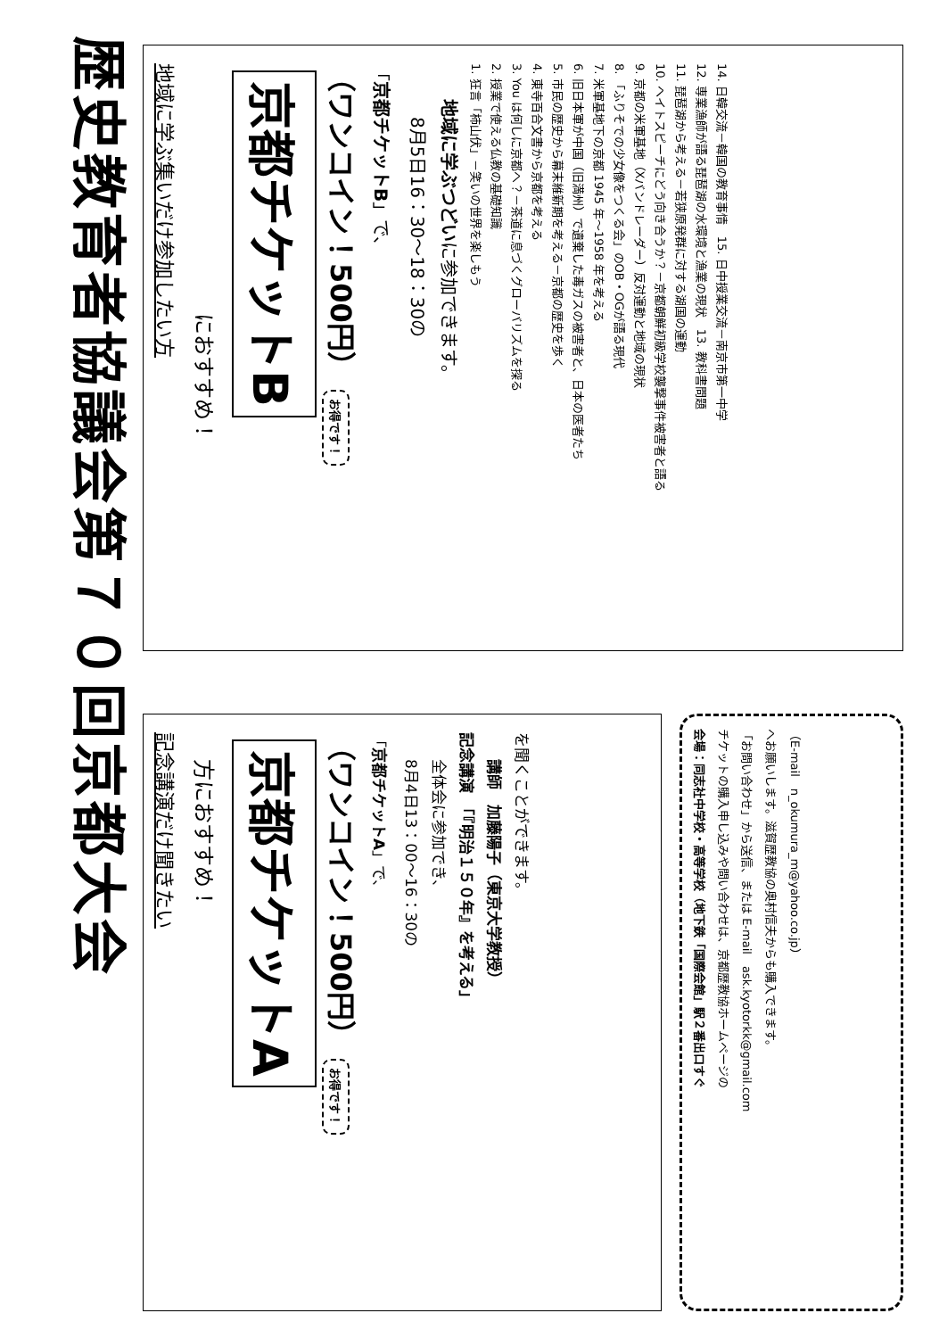歴史教育者協議会第７０回京都大会
地域に学ぶ集いだけ参加したい方
におすすめ！
京都チケットB
（ワンコイン！500円） お得です！
「京都チケットB」で、
8月5日16：30～18：30の
地域に学ぶつどいに参加できます。
1. 狂言「柿山伏」－笑いの世界を楽しもう
2. 授業で使える仏教の基礎知識
3. You は何しに京都へ？－茶道に息づくグローバリズムを探る
4. 東寺百合文書から京都を考える
5. 市民の歴史から幕末維新期を考える－京都の歴史を歩く
6. 旧日本軍が中国（旧満州）で遺棄した毒ガスの被害者と、日本の医者たち
7. 米軍基地下の京都 1945 年～1958 年を考える
8. 「ふりそでの少女像をつくる会」のOB・OGが語る現代
9. 京都の米軍基地（Xバンドレーダー）反対運動と地域の現状
10. ヘイトスピーチにどう向き合うか？－京都朝鮮初級学校襲撃事件被害者と語る
11. 琵琶湖から考える－若狭原発群に対する湖国の運動
12. 専業漁師が語る琵琶湖の水環境と漁業の現状　13. 教科書問題
14. 日韓交流－韓国の教育事情　15. 日中授業交流－南京市第一中学
記念講演だけ聞きたい
方におすすめ！
京都チケットA
（ワンコイン！500円） お得です！
「京都チケットA」で、
8月4日13：00～16：30の
全体会に参加でき、
記念講演　「『明治１５０年』を考える」
講師　加藤陽子（東京大学教授）
を聞くことができます。
会場：同志社中学校・高等学校（地下鉄「国際会館」駅２番出口すぐ
チケットの購入申し込みや問い合わせは、京都歴教協ホームページの
「お問い合わせ」から送信、または E-mail　ask.kyotorkk@gmail.com
へお願いします。滋賀歴教協の奥村信夫からも購入できます。
（E-mail　n_okumura_m@yahoo.co.jp）